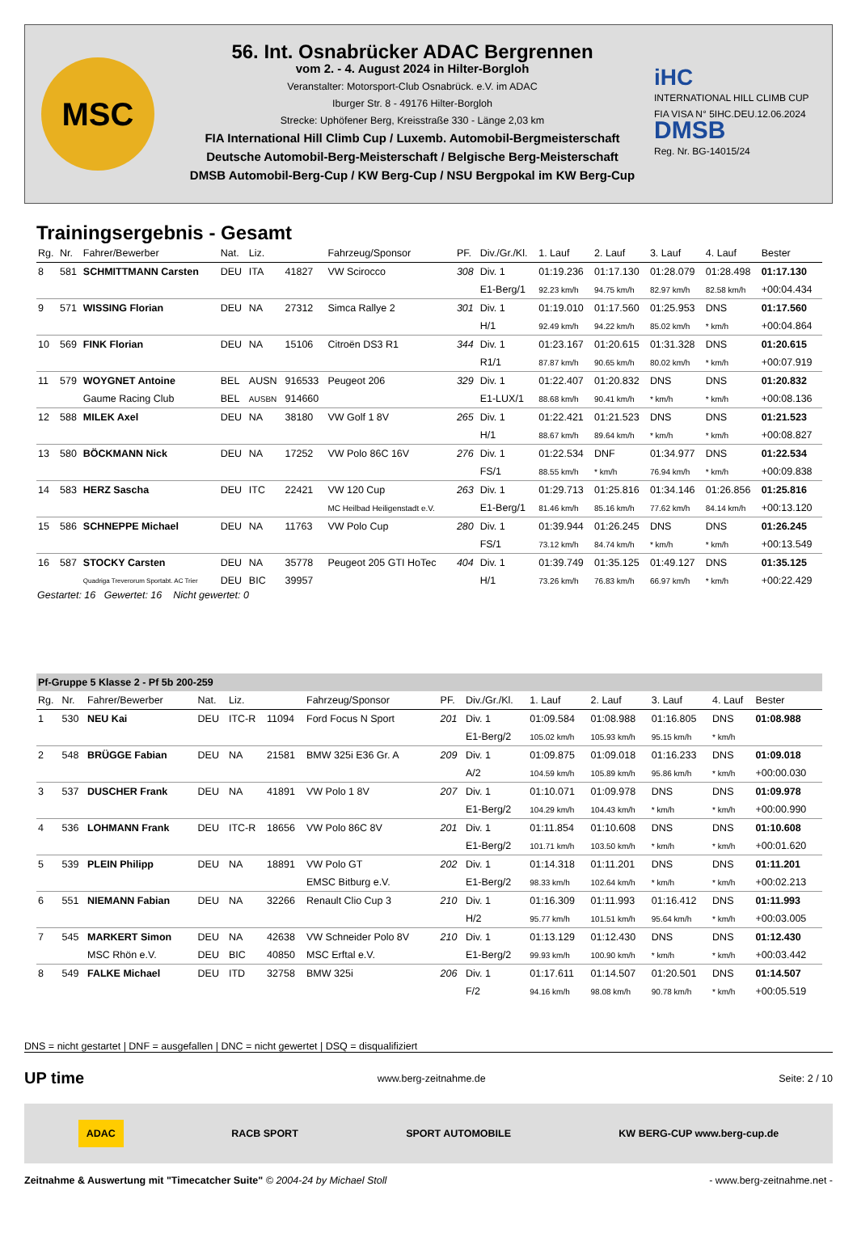MSC
56. Int. Osnabrücker ADAC Bergrennen
vom 2. - 4. August 2024 in Hilter-Borgloh
Veranstalter: Motorsport-Club Osnabrück. e.V. im ADAC
Iburger Str. 8 - 49176 Hilter-Borgloh
Strecke: Uphöfener Berg, Kreisstraße 330 - Länge 2,03 km
FIA International Hill Climb Cup / Luxemb. Automobil-Bergmeisterschaft
Deutsche Automobil-Berg-Meisterschaft / Belgische Berg-Meisterschaft
DMSB Automobil-Berg-Cup / KW Berg-Cup / NSU Bergpokal im KW Berg-Cup
iHC
INTERNATIONAL HILL CLIMB CUP
FIA VISA N° 5IHC.DEU.12.06.2024
DMSB
Reg. Nr. BG-14015/24
Trainingsergebnis - Gesamt
| Rg. | Nr. | Fahrer/Bewerber | Nat. | Liz. | | Fahrzeug/Sponsor | PF. | Div./Gr./Kl. | 1. Lauf | 2. Lauf | 3. Lauf | 4. Lauf | Bester |
| --- | --- | --- | --- | --- | --- | --- | --- | --- | --- | --- | --- | --- | --- |
| 8 | 581 | SCHMITTMANN Carsten | DEU | ITA | 41827 | VW Scirocco | 308 | Div. 1 | 01:19.236 | 01:17.130 | 01:28.079 | 01:28.498 | 01:17.130 |
| | | | | | | | | E1-Berg/1 | 92.23 km/h | 94.75 km/h | 82.97 km/h | 82.58 km/h | +00:04.434 |
| 9 | 571 | WISSING Florian | DEU | NA | 27312 | Simca Rallye 2 | 301 | Div. 1 | 01:19.010 | 01:17.560 | 01:25.953 | DNS | 01:17.560 |
| | | | | | | | | H/1 | 92.49 km/h | 94.22 km/h | 85.02 km/h | * km/h | +00:04.864 |
| 10 | 569 | FINK Florian | DEU | NA | 15106 | Citroën DS3 R1 | 344 | Div. 1 | 01:23.167 | 01:20.615 | 01:31.328 | DNS | 01:20.615 |
| | | | | | | | | R1/1 | 87.87 km/h | 90.65 km/h | 80.02 km/h | * km/h | +00:07.919 |
| 11 | 579 | WOYGNET Antoine | BEL | AUSN | 916533 | Peugeot 206 | 329 | Div. 1 | 01:22.407 | 01:20.832 | DNS | DNS | 01:20.832 |
| | | Gaume Racing Club | BEL | AUSBN | 914660 | | | E1-LUX/1 | 88.68 km/h | 90.41 km/h | * km/h | * km/h | +00:08.136 |
| 12 | 588 | MILEK Axel | DEU | NA | 38180 | VW Golf 1 8V | 265 | Div. 1 | 01:22.421 | 01:21.523 | DNS | DNS | 01:21.523 |
| | | | | | | | | H/1 | 88.67 km/h | 89.64 km/h | * km/h | * km/h | +00:08.827 |
| 13 | 580 | BÖCKMANN Nick | DEU | NA | 17252 | VW Polo 86C 16V | 276 | Div. 1 | 01:22.534 | DNF | 01:34.977 | DNS | 01:22.534 |
| | | | | | | | | FS/1 | 88.55 km/h | * km/h | 76.94 km/h | * km/h | +00:09.838 |
| 14 | 583 | HERZ Sascha | DEU | ITC | 22421 | VW 120 Cup | 263 | Div. 1 | 01:29.713 | 01:25.816 | 01:34.146 | 01:26.856 | 01:25.816 |
| | | | | | | MC Heilbad Heiligenstadt e.V. | | E1-Berg/1 | 81.46 km/h | 85.16 km/h | 77.62 km/h | 84.14 km/h | +00:13.120 |
| 15 | 586 | SCHNEPPE Michael | DEU | NA | 11763 | VW Polo Cup | 280 | Div. 1 | 01:39.944 | 01:26.245 | DNS | DNS | 01:26.245 |
| | | | | | | | | FS/1 | 73.12 km/h | 84.74 km/h | * km/h | * km/h | +00:13.549 |
| 16 | 587 | STOCKY Carsten | DEU | NA | 35778 | Peugeot 205 GTI HoTec | 404 | Div. 1 | 01:39.749 | 01:35.125 | 01:49.127 | DNS | 01:35.125 |
| | | Quadriga Treverorum Sportabt. AC Trier | DEU | BIC | 39957 | | | H/1 | 73.26 km/h | 76.83 km/h | 66.97 km/h | * km/h | +00:22.429 |
Gestartet: 16 Gewertet: 16 Nicht gewertet: 0
| Pf-Gruppe 5 Klasse 2 - Pf 5b 200-259 | | | | | | | | | | | | | |
| Rg. | Nr. | Fahrer/Bewerber | Nat. | Liz. | | Fahrzeug/Sponsor | PF. | Div./Gr./Kl. | 1. Lauf | 2. Lauf | 3. Lauf | 4. Lauf | Bester |
| 1 | 530 | NEU Kai | DEU | ITC-R | 11094 | Ford Focus N Sport | 201 | Div. 1 | 01:09.584 | 01:08.988 | 01:16.805 | DNS | 01:08.988 |
| | | | | | | | | E1-Berg/2 | 105.02 km/h | 105.93 km/h | 95.15 km/h | * km/h | |
| 2 | 548 | BRÜGGE Fabian | DEU | NA | 21581 | BMW 325i E36 Gr. A | 209 | Div. 1 | 01:09.875 | 01:09.018 | 01:16.233 | DNS | 01:09.018 |
| | | | | | | | | A/2 | 104.59 km/h | 105.89 km/h | 95.86 km/h | * km/h | +00:00.030 |
| 3 | 537 | DUSCHER Frank | DEU | NA | 41891 | VW Polo 1 8V | 207 | Div. 1 | 01:10.071 | 01:09.978 | DNS | DNS | 01:09.978 |
| | | | | | | | | E1-Berg/2 | 104.29 km/h | 104.43 km/h | * km/h | * km/h | +00:00.990 |
| 4 | 536 | LOHMANN Frank | DEU | ITC-R | 18656 | VW Polo 86C 8V | 201 | Div. 1 | 01:11.854 | 01:10.608 | DNS | DNS | 01:10.608 |
| | | | | | | | | E1-Berg/2 | 101.71 km/h | 103.50 km/h | * km/h | * km/h | +00:01.620 |
| 5 | 539 | PLEIN Philipp | DEU | NA | 18891 | VW Polo GT | 202 | Div. 1 | 01:14.318 | 01:11.201 | DNS | DNS | 01:11.201 |
| | | | | | | EMSC Bitburg e.V. | | E1-Berg/2 | 98.33 km/h | 102.64 km/h | * km/h | * km/h | +00:02.213 |
| 6 | 551 | NIEMANN Fabian | DEU | NA | 32266 | Renault Clio Cup 3 | 210 | Div. 1 | 01:16.309 | 01:11.993 | 01:16.412 | DNS | 01:11.993 |
| | | | | | | | | H/2 | 95.77 km/h | 101.51 km/h | 95.64 km/h | * km/h | +00:03.005 |
| 7 | 545 | MARKERT Simon | DEU | NA | 42638 | VW Schneider Polo 8V | 210 | Div. 1 | 01:13.129 | 01:12.430 | DNS | DNS | 01:12.430 |
| | | MSC Rhön e.V. | DEU | BIC | 40850 | MSC Erftal e.V. | | E1-Berg/2 | 99.93 km/h | 100.90 km/h | * km/h | * km/h | +00:03.442 |
| 8 | 549 | FALKE Michael | DEU | ITD | 32758 | BMW 325i | 206 | Div. 1 | 01:17.611 | 01:14.507 | 01:20.501 | DNS | 01:14.507 |
| | | | | | | | | F/2 | 94.16 km/h | 98.08 km/h | 90.78 km/h | * km/h | +00:05.519 |
DNS = nicht gestartet | DNF = ausgefallen | DNC = nicht gewertet | DSQ = disqualifiziert
UP time www.berg-zeitnahme.de Seite: 2 / 10
ADAC RACB SPORT SPORT AUTOMOBILE KW BERG-CUP www.berg-cup.de
Zeitnahme & Auswertung mit "Timecatcher Suite" © 2004-24 by Michael Stoll - www.berg-zeitnahme.net -